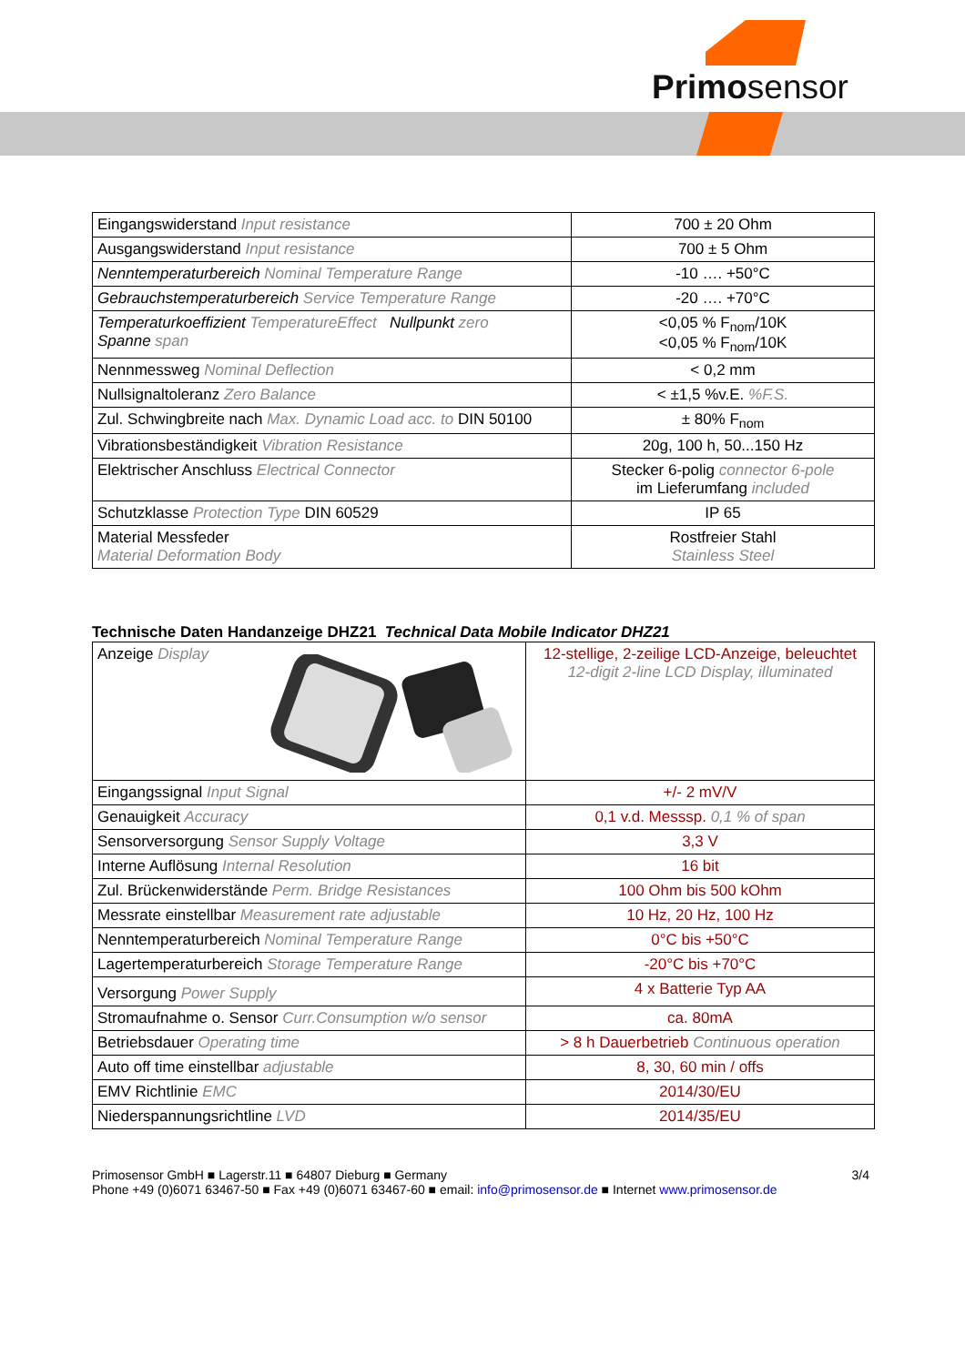Primosensor
| Eingangswiderstand Input resistance | 700 ± 20 Ohm |
| Ausgangswiderstand Input resistance | 700 ± 5 Ohm |
| Nenntemperaturbereich Nominal Temperature Range | -10 …. +50°C |
| Gebrauchstemperaturbereich Service Temperature Range | -20 …. +70°C |
| Temperaturkoeffizient TemperatureEffect Nullpunkt zero Spanne span | <0,05 % F<sub>nom</sub>/10K <0,05 % F<sub>nom</sub>/10K |
| Nennmessweg Nominal Deflection | < 0,2 mm |
| Nullsignaltoleranz Zero Balance | < ±1,5 %v.E. %F.S. |
| Zul. Schwingbreite nach Max. Dynamic Load acc. to DIN 50100 | ± 80% F<sub>nom</sub> |
| Vibrationsbeständigkeit Vibration Resistance | 20g, 100 h, 50...150 Hz |
| Elektrischer Anschluss Electrical Connector | Stecker 6-polig connector 6-pole im Lieferumfang included |
| Schutzklasse Protection Type DIN 60529 | IP 65 |
| Material Messfeder Material Deformation Body | Rostfreier Stahl Stainless Steel |
Technische Daten Handanzeige DHZ21 Technical Data Mobile Indicator DHZ21
| Anzeige Display | 12-stellige, 2-zeilige LCD-Anzeige, beleuchtet 12-digit 2-line LCD Display, illuminated |
| Eingangssignal Input Signal | +/- 2 mV/V |
| Genauigkeit Accuracy | 0,1 v.d. Messsp. 0,1 % of span |
| Sensorversorgung Sensor Supply Voltage | 3,3 V |
| Interne Auflösung Internal Resolution | 16 bit |
| Zul. Brückenwiderstände Perm. Bridge Resistances | 100 Ohm bis 500 kOhm |
| Messrate einstellbar Measurement rate adjustable | 10 Hz, 20 Hz, 100 Hz |
| Nenntemperaturbereich Nominal Temperature Range | 0°C bis +50°C |
| Lagertemperaturbereich Storage Temperature Range | -20°C bis +70°C |
| Versorgung Power Supply | 4 x Batterie Typ AA |
| Stromaufnahme o. Sensor Curr.Consumption w/o sensor | ca. 80mA |
| Betriebsdauer Operating time | > 8 h Dauerbetrieb Continuous operation |
| Auto off time einstellbar adjustable | 8, 30, 60 min / offs |
| EMV Richtlinie EMC | 2014/30/EU |
| Niederspannungsrichtline LVD | 2014/35/EU |
Primosensor GmbH ■ Lagerstr.11 ■ 64807 Dieburg ■ Germany
Phone +49 (0)6071 63467-50 ■ Fax +49 (0)6071 63467-60 ■ email: info@primosensor.de ■ Internet www.primosensor.de
3/4